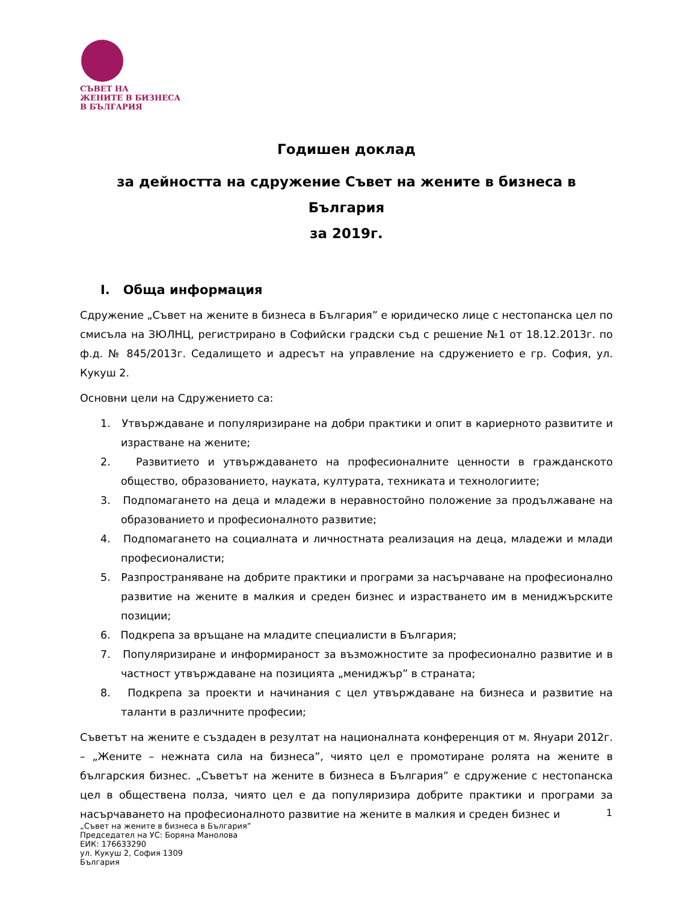СЪВЕТ НА
ЖЕНИТЕ В БИЗНЕСА
В БЪЛГАРИЯ
Годишен доклад
за дейността на сдружение Съвет на жените в бизнеса в България
за 2019г.
I. Обща информация
Сдружение „Съвет на жените в бизнеса в България” е юридическо лице с нестопанска цел по смисъла на ЗЮЛНЦ, регистрирано в Софийски градски съд с решение №1 от 18.12.2013г. по ф.д. № 845/2013г. Седалището и адресът на управление на сдружението е гр. София, ул. Кукуш 2.
Основни цели на Сдружението са:
1. Утвърждаване и популяризиране на добри практики и опит в кариерното развитите и израстване на жените;
2. Развитието и утвърждаването на професионалните ценности в гражданското общество, образованието, науката, културата, техниката и технологиите;
3. Подпомагането на деца и младежи в неравностойно положение за продължаване на образованието и професионалното развитие;
4. Подпомагането на социалната и личностната реализация на деца, младежи и млади професионалисти;
5. Разпространяване на добрите практики и програми за насърчаване на професионално развитие на жените в малкия и среден бизнес и израстването им в мениджърските позиции;
6. Подкрепа за връщане на младите специалисти в България;
7. Популяризиране и информираност за възможностите за професионално развитие и в частност утвърждаване на позицията „мениджър” в страната;
8. Подкрепа за проекти и начинания с цел утвърждаване на бизнеса и развитие на таланти в различните професии;
Съветът на жените е създаден в резултат на националната конференция от м. Януари 2012г. – „Жените – нежната сила на бизнеса”, чиято цел е промотиране ролята на жените в българския бизнес. „Съветът на жените в бизнеса в България” е сдружение с нестопанска цел в обществена полза, чиято цел е да популяризира добрите практики и програми за насърчаването на професионалното развитие на жените в малкия и среден бизнес и
1
„Съвет на жените в бизнеса в България”
Председател на УС: Боряна Манолова
ЕИК: 176633290
ул. Кукуш 2, София 1309
България